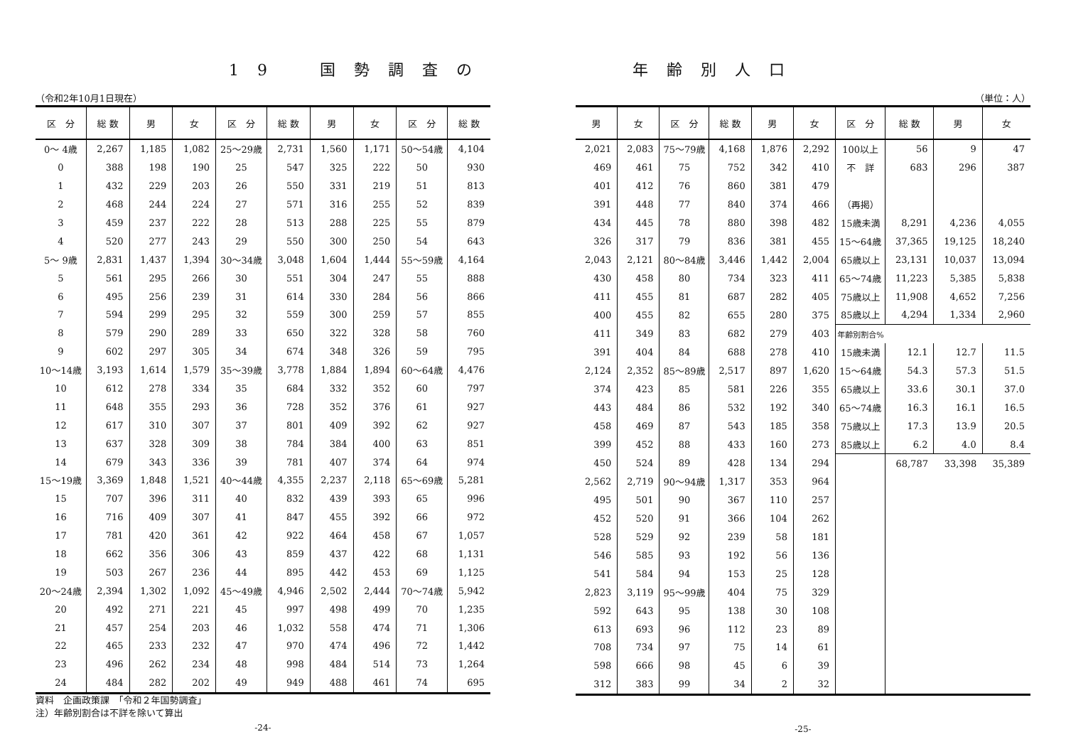19　国勢調査の
（令和2年10月1日現在）
| 区 分 | 総 数 | 男 | 女 | 区 分 | 総 数 | 男 | 女 | 区 分 | 総 数 |
| --- | --- | --- | --- | --- | --- | --- | --- | --- | --- |
| 0～ 4歳 | 2,267 | 1,185 | 1,082 | 25～29歳 | 2,731 | 1,560 | 1,171 | 50～54歳 | 4,104 |
| 0 | 388 | 198 | 190 | 25 | 547 | 325 | 222 | 50 | 930 |
| 1 | 432 | 229 | 203 | 26 | 550 | 331 | 219 | 51 | 813 |
| 2 | 468 | 244 | 224 | 27 | 571 | 316 | 255 | 52 | 839 |
| 3 | 459 | 237 | 222 | 28 | 513 | 288 | 225 | 55 | 879 |
| 4 | 520 | 277 | 243 | 29 | 550 | 300 | 250 | 54 | 643 |
| 5～ 9歳 | 2,831 | 1,437 | 1,394 | 30～34歳 | 3,048 | 1,604 | 1,444 | 55～59歳 | 4,164 |
| 5 | 561 | 295 | 266 | 30 | 551 | 304 | 247 | 55 | 888 |
| 6 | 495 | 256 | 239 | 31 | 614 | 330 | 284 | 56 | 866 |
| 7 | 594 | 299 | 295 | 32 | 559 | 300 | 259 | 57 | 855 |
| 8 | 579 | 290 | 289 | 33 | 650 | 322 | 328 | 58 | 760 |
| 9 | 602 | 297 | 305 | 34 | 674 | 348 | 326 | 59 | 795 |
| 10～14歳 | 3,193 | 1,614 | 1,579 | 35～39歳 | 3,778 | 1,884 | 1,894 | 60～64歳 | 4,476 |
| 10 | 612 | 278 | 334 | 35 | 684 | 332 | 352 | 60 | 797 |
| 11 | 648 | 355 | 293 | 36 | 728 | 352 | 376 | 61 | 927 |
| 12 | 617 | 310 | 307 | 37 | 801 | 409 | 392 | 62 | 927 |
| 13 | 637 | 328 | 309 | 38 | 784 | 384 | 400 | 63 | 851 |
| 14 | 679 | 343 | 336 | 39 | 781 | 407 | 374 | 64 | 974 |
| 15～19歳 | 3,369 | 1,848 | 1,521 | 40～44歳 | 4,355 | 2,237 | 2,118 | 65～69歳 | 5,281 |
| 15 | 707 | 396 | 311 | 40 | 832 | 439 | 393 | 65 | 996 |
| 16 | 716 | 409 | 307 | 41 | 847 | 455 | 392 | 66 | 972 |
| 17 | 781 | 420 | 361 | 42 | 922 | 464 | 458 | 67 | 1,057 |
| 18 | 662 | 356 | 306 | 43 | 859 | 437 | 422 | 68 | 1,131 |
| 19 | 503 | 267 | 236 | 44 | 895 | 442 | 453 | 69 | 1,125 |
| 20～24歳 | 2,394 | 1,302 | 1,092 | 45～49歳 | 4,946 | 2,502 | 2,444 | 70～74歳 | 5,942 |
| 20 | 492 | 271 | 221 | 45 | 997 | 498 | 499 | 70 | 1,235 |
| 21 | 457 | 254 | 203 | 46 | 1,032 | 558 | 474 | 71 | 1,306 |
| 22 | 465 | 233 | 232 | 47 | 970 | 474 | 496 | 72 | 1,442 |
| 23 | 496 | 262 | 234 | 48 | 998 | 484 | 514 | 73 | 1,264 |
| 24 | 484 | 282 | 202 | 49 | 949 | 488 | 461 | 74 | 695 |
資料　企画政策課　「令和２年国勢調査」
注）年齢別割合は不詳を除いて算出
-24-
年齢別人口
（単位：人）
| 男 | 女 | 区 分 | 総 数 | 男 | 女 | 区 分 | 総 数 | 男 | 女 |
| --- | --- | --- | --- | --- | --- | --- | --- | --- | --- |
| 2,021 | 2,083 | 75～79歳 | 4,168 | 1,876 | 2,292 | 100以上 | 56 | 9 | 47 |
| 469 | 461 | 75 | 752 | 342 | 410 | 不 詳 | 683 | 296 | 387 |
| 401 | 412 | 76 | 860 | 381 | 479 | | | | |
| 391 | 448 | 77 | 840 | 374 | 466 | （再掲） | | | |
| 434 | 445 | 78 | 880 | 398 | 482 | 15歳未満 | 8,291 | 4,236 | 4,055 |
| 326 | 317 | 79 | 836 | 381 | 455 | 15～64歳 | 37,365 | 19,125 | 18,240 |
| 2,043 | 2,121 | 80～84歳 | 3,446 | 1,442 | 2,004 | 65歳以上 | 23,131 | 10,037 | 13,094 |
| 430 | 458 | 80 | 734 | 323 | 411 | 65～74歳 | 11,223 | 5,385 | 5,838 |
| 411 | 455 | 81 | 687 | 282 | 405 | 75歳以上 | 11,908 | 4,652 | 7,256 |
| 400 | 455 | 82 | 655 | 280 | 375 | 85歳以上 | 4,294 | 1,334 | 2,960 |
| 411 | 349 | 83 | 682 | 279 | 403 | 年齢別割合% | | | |
| 391 | 404 | 84 | 688 | 278 | 410 | 15歳未満 | 12.1 | 12.7 | 11.5 |
| 2,124 | 2,352 | 85～89歳 | 2,517 | 897 | 1,620 | 15～64歳 | 54.3 | 57.3 | 51.5 |
| 374 | 423 | 85 | 581 | 226 | 355 | 65歳以上 | 33.6 | 30.1 | 37.0 |
| 443 | 484 | 86 | 532 | 192 | 340 | 65～74歳 | 16.3 | 16.1 | 16.5 |
| 458 | 469 | 87 | 543 | 185 | 358 | 75歳以上 | 17.3 | 13.9 | 20.5 |
| 399 | 452 | 88 | 433 | 160 | 273 | 85歳以上 | 6.2 | 4.0 | 8.4 |
| 450 | 524 | 89 | 428 | 134 | 294 | | 68,787 | 33,398 | 35,389 |
| 2,562 | 2,719 | 90～94歳 | 1,317 | 353 | 964 | | | | |
| 495 | 501 | 90 | 367 | 110 | 257 | | | | |
| 452 | 520 | 91 | 366 | 104 | 262 | | | | |
| 528 | 529 | 92 | 239 | 58 | 181 | | | | |
| 546 | 585 | 93 | 192 | 56 | 136 | | | | |
| 541 | 584 | 94 | 153 | 25 | 128 | | | | |
| 2,823 | 3,119 | 95～99歳 | 404 | 75 | 329 | | | | |
| 592 | 643 | 95 | 138 | 30 | 108 | | | | |
| 613 | 693 | 96 | 112 | 23 | 89 | | | | |
| 708 | 734 | 97 | 75 | 14 | 61 | | | | |
| 598 | 666 | 98 | 45 | 6 | 39 | | | | |
| 312 | 383 | 99 | 34 | 2 | 32 | | | | |
-25-